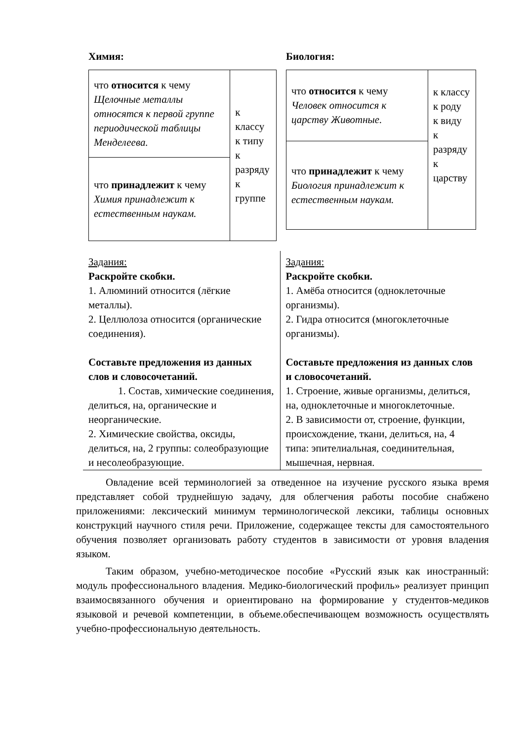Химия:
| что относится к чему Щелочные металлы относятся к первой группе периодической таблицы Менделеева. | к классу к типу к разряду к группе |
| что принадлежит к чему Химия принадлежит к естественным наукам. | |
Биология:
| что относится к чему Человек относится к царству Животные. | к классу к роду к виду к разряду к царству |
| что принадлежит к чему Биология принадлежит к естественным наукам. | |
Задания:
Раскройте скобки.
1. Алюминий относится (лёгкие металлы).
2. Целлюлоза относится (органические соединения).
Составьте предложения из данных слов и словосочетаний.
1. Состав, химические соединения, делиться, на, органические и неорганические.
2. Химические свойства, оксиды, делиться, на, 2 группы: солеобразующие и несолеобразующие.
Задания:
Раскройте скобки.
1. Амёба относится (одноклеточные организмы).
2. Гидра относится (многоклеточные организмы).
Составьте предложения из данных слов и словосочетаний.
1. Строение, живые организмы, делиться, на, одноклеточные и многоклеточные.
2. В зависимости от, строение, функции, происхождение, ткани, делиться, на, 4 типа: эпителиальная, соединительная, мышечная, нервная.
Овладение всей терминологией за отведенное на изучение русского языка время представляет собой труднейшую задачу, для облегчения работы пособие снабжено приложениями: лексический минимум терминологической лексики, таблицы основных конструкций научного стиля речи. Приложение, содержащее тексты для самостоятельного обучения позволяет организовать работу студентов в зависимости от уровня владения языком.
Таким образом, учебно-методическое пособие «Русский язык как иностранный: модуль профессионального владения. Медико-биологический профиль» реализует принцип взаимосвязанного обучения и ориентировано на формирование у студентов-медиков языковой и речевой компетенции, в объеме.обеспечивающем возможность осуществлять учебно-профессиональную деятельность.